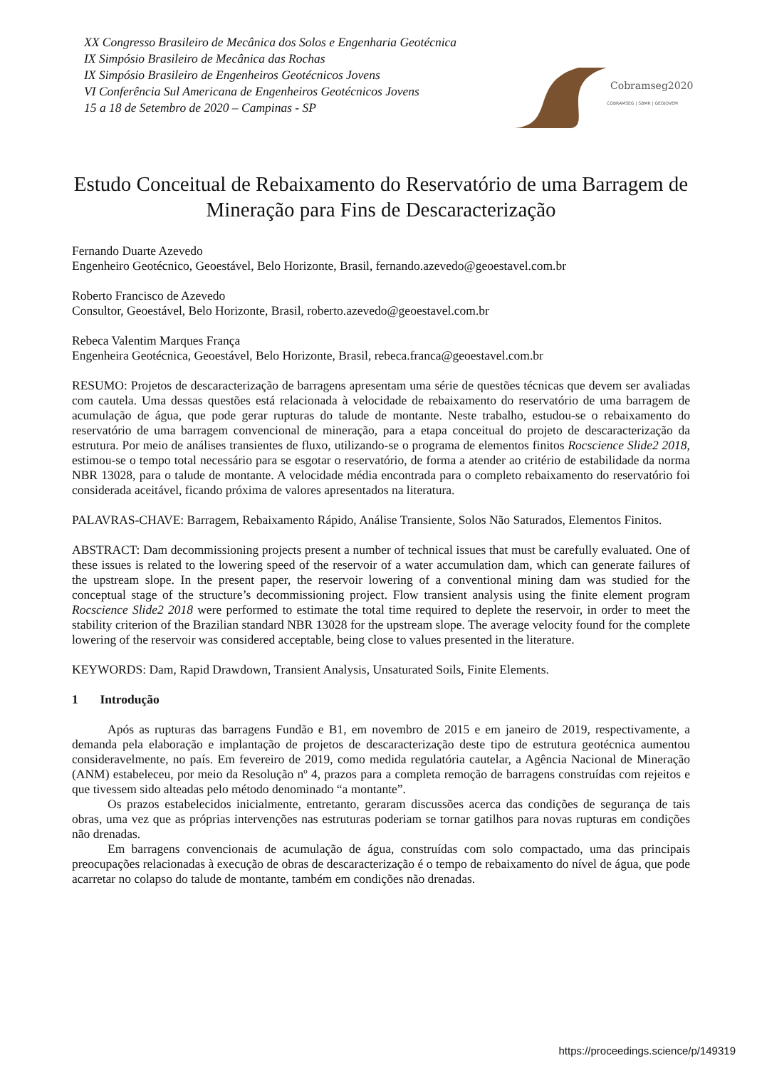XX Congresso Brasileiro de Mecânica dos Solos e Engenharia Geotécnica
IX Simpósio Brasileiro de Mecânica das Rochas
IX Simpósio Brasileiro de Engenheiros Geotécnicos Jovens
VI Conferência Sul Americana de Engenheiros Geotécnicos Jovens
15 a 18 de Setembro de 2020 – Campinas - SP
Cobramseg2020
COBRAMSEG | SBMR | GEOJOVEM
Estudo Conceitual de Rebaixamento do Reservatório de uma Barragem de Mineração para Fins de Descaracterização
Fernando Duarte Azevedo
Engenheiro Geotécnico, Geoestável, Belo Horizonte, Brasil, fernando.azevedo@geoestavel.com.br
Roberto Francisco de Azevedo
Consultor, Geoestável, Belo Horizonte, Brasil, roberto.azevedo@geoestavel.com.br
Rebeca Valentim Marques França
Engenheira Geotécnica, Geoestável, Belo Horizonte, Brasil, rebeca.franca@geoestavel.com.br
RESUMO: Projetos de descaracterização de barragens apresentam uma série de questões técnicas que devem ser avaliadas com cautela. Uma dessas questões está relacionada à velocidade de rebaixamento do reservatório de uma barragem de acumulação de água, que pode gerar rupturas do talude de montante. Neste trabalho, estudou-se o rebaixamento do reservatório de uma barragem convencional de mineração, para a etapa conceitual do projeto de descaracterização da estrutura. Por meio de análises transientes de fluxo, utilizando-se o programa de elementos finitos Rocscience Slide2 2018, estimou-se o tempo total necessário para se esgotar o reservatório, de forma a atender ao critério de estabilidade da norma NBR 13028, para o talude de montante. A velocidade média encontrada para o completo rebaixamento do reservatório foi considerada aceitável, ficando próxima de valores apresentados na literatura.
PALAVRAS-CHAVE: Barragem, Rebaixamento Rápido, Análise Transiente, Solos Não Saturados, Elementos Finitos.
ABSTRACT: Dam decommissioning projects present a number of technical issues that must be carefully evaluated. One of these issues is related to the lowering speed of the reservoir of a water accumulation dam, which can generate failures of the upstream slope. In the present paper, the reservoir lowering of a conventional mining dam was studied for the conceptual stage of the structure’s decommissioning project. Flow transient analysis using the finite element program Rocscience Slide2 2018 were performed to estimate the total time required to deplete the reservoir, in order to meet the stability criterion of the Brazilian standard NBR 13028 for the upstream slope. The average velocity found for the complete lowering of the reservoir was considered acceptable, being close to values presented in the literature.
KEYWORDS: Dam, Rapid Drawdown, Transient Analysis, Unsaturated Soils, Finite Elements.
1 Introdução
Após as rupturas das barragens Fundão e B1, em novembro de 2015 e em janeiro de 2019, respectivamente, a demanda pela elaboração e implantação de projetos de descaracterização deste tipo de estrutura geotécnica aumentou consideravelmente, no país. Em fevereiro de 2019, como medida regulatória cautelar, a Agência Nacional de Mineração (ANM) estabeleceu, por meio da Resolução nº 4, prazos para a completa remoção de barragens construídas com rejeitos e que tivessem sido alteadas pelo método denominado “a montante”.
Os prazos estabelecidos inicialmente, entretanto, geraram discussões acerca das condições de segurança de tais obras, uma vez que as próprias intervenções nas estruturas poderiam se tornar gatilhos para novas rupturas em condições não drenadas.
Em barragens convencionais de acumulação de água, construídas com solo compactado, uma das principais preocupações relacionadas à execução de obras de descaracterização é o tempo de rebaixamento do nível de água, que pode acarretar no colapso do talude de montante, também em condições não drenadas.
https://proceedings.science/p/149319